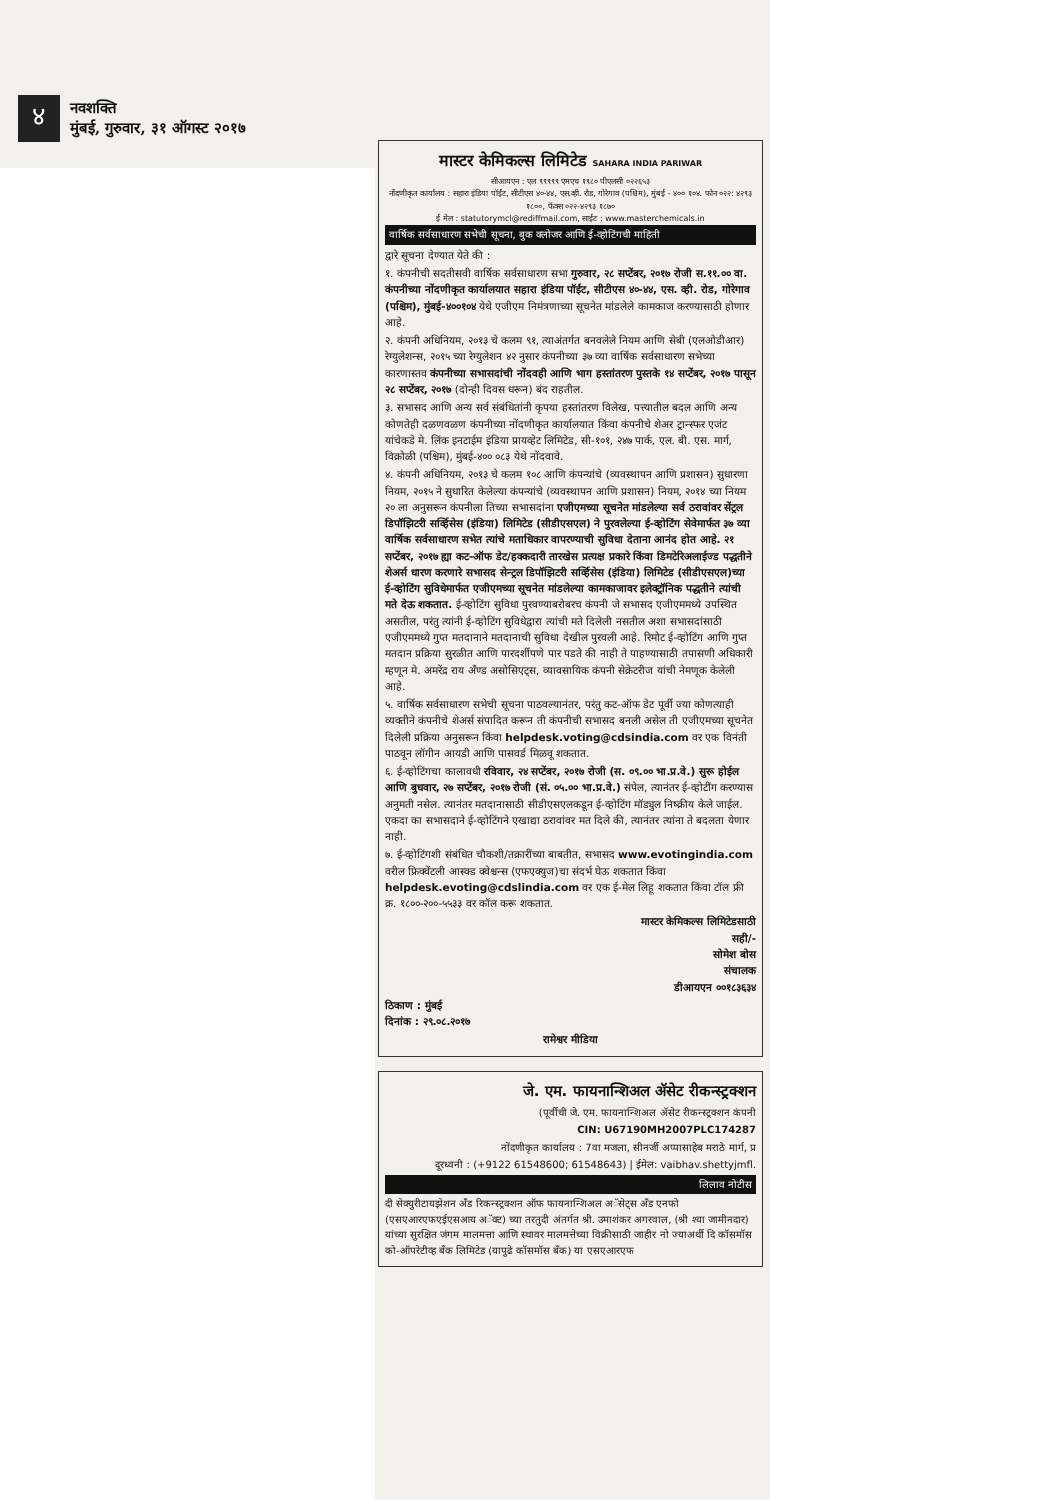४
नवशक्ति
मुंबई, गुरुवार, ३१ ऑगस्ट २०१७
मास्टर केमिकल्स लिमिटेड SAHARA INDIA PARIWAR
सीआयएन : एल ९९९९९ एमएच १९८० पीएलसी ०२२६५३
नोंदणीकृत कार्यालय : सहारा इंडिया पॉईंट, सीटीएस ४०-४४, एस.व्ही. रोड, गोरेगाव (पश्चिम), मुंबई - ४०० १०४. फोन ०२२: ४२९३ १८००, फॅक्स ०२२-४२९३ १८७०
ई मेल : statutorymcl@rediffmail.com, साईट : www.masterchemicals.in
वार्षिक सर्वसाधारण सभेची सूचना, बुक क्लोजर आणि ई-व्होटिंगची माहिती
द्वारे सूचना देण्यात येते की :
१. कंपनीची सदतीसवी वार्षिक सर्वसाधारण सभा गुरुवार, २८ सप्टेंबर, २०१७ रोजी स.११.०० वा. कंपनीच्या नोंदणीकृत कार्यालयात सहारा इंडिया पॉईंट, सीटीएस ४०-४४, एस. व्ही. रोड, गोरेगाव (पश्चिम), मुंबई-४००१०४ येथे एजीएम निमंत्रणाच्या सूचनेत मांडलेले कामकाज करण्यासाठी होणार आहे.
२. कंपनी अधिनियम, २०१३ चे कलम ९१, त्याअंतर्गत बनवलेले नियम आणि सेबी (एलओडीआर) रेग्युलेशन्स, २०१५ च्या रेग्युलेशन ४२ नुसार कंपनीच्या ३७ व्या वार्षिक सर्वसाधारण सभेच्या कारणास्तव कंपनीच्या सभासदांची नोंदवही आणि भाग हस्तांतरण पुस्तके १४ सप्टेंबर, २०१७ पासून २८ सप्टेंबर, २०१७ (दोन्ही दिवस धरून) बंद राहतील.
३. सभासद आणि अन्य सर्व संबंधितांनी कृपया हस्तांतरण विलेख, पत्त्यातील बदल आणि अन्य कोणतेही दळणवळण कंपनीच्या नोंदणीकृत कार्यालयात किंवा कंपनीचे शेअर ट्रान्स्फर एजंट यांचेकडे मे. लिंक इनटाईम इंडिया प्रायव्हेट लिमिटेड, सी-१०१, २४७ पार्क, एल. बी. एस. मार्ग, विक्रोळी (पश्चिम), मुंबई-४०० ०८३ येथे नोंदवावे.
४. कंपनी अधिनियम, २०१३ चे कलम १०८ आणि कंपन्यांचे (व्यवस्थापन आणि प्रशासन) सुधारणा नियम, २०१५ ने सुधारित केलेल्या कंपन्यांचे (व्यवस्थापन आणि प्रशासन) नियम, २०१४ च्या नियम २० ला अनुसरून कंपनीला तिच्या सभासदांना एजीएमच्या सूचनेत मांडलेल्या सर्व ठरावांवर सेंट्रल डिपॉझिटरी सर्व्हिसेस (इंडिया) लिमिटेड (सीडीएसएल) ने पुरवलेल्या ई-व्होटिंग सेवेमार्फत ३७ व्या वार्षिक सर्वसाधारण सभेत त्यांचे मताधिकार वापरण्याची सुविधा देताना आनंद होत आहे. २१ सप्टेंबर, २०१७ ह्या कट-ऑफ डेट/हक्कदारी तारखेस प्रत्यक्ष प्रकारे किंवा डिमटेरिअलाईज्ड पद्धतीने शेअर्स धारण करणारे सभासद सेन्ट्रल डिपॉझिटरी सर्व्हिसेस (इंडिया) लिमिटेड (सीडीएसएल)च्या ई-व्होटिंग सुविधेमार्फत एजीएमच्या सूचनेत मांडलेल्या कामकाजावर इलेक्ट्रॉनिक पद्धतीने त्यांची मते देऊ शकतात. ई-व्होटिंग सुविधा पुरवण्याबरोबरच कंपनी जे सभासद एजीएममध्ये उपस्थित असतील, परंतु त्यांनी ई-व्होटिंग सुविधेद्वारा त्यांची मते दिलेली नसतील अशा सभासदांसाठी एजीएममध्ये गुप्त मतदानाने मतदानाची सुविधा देखील पुरवली आहे. रिमोट ई-व्होटिंग आणि गुप्त मतदान प्रक्रिया सुरळीत आणि पारदर्शीपणे पार पडते की नाही ते पाहण्यासाठी तपासणी अधिकारी म्हणून मे. अमरेंद्र राय अँण्ड असोसिएट्स, व्यावसायिक कंपनी सेक्रेटरीज यांची नेमणूक केलेली आहे.
५. वार्षिक सर्वसाधारण सभेची सूचना पाठवल्यानंतर, परंतु कट-ऑफ डेट पूर्वी ज्या कोणत्याही व्यक्तीने कंपनीचे शेअर्स संपादित करून ती कंपनीची सभासद बनली असेल ती एजीएमच्या सूचनेत दिलेली प्रक्रिया अनुसरून किंवा helpdesk.voting@cdsindia.com वर एक विनंती पाठवून लॉगीन आयडी आणि पासवर्ड मिळवू शकतात.
६. ई-व्होटिंगचा कालावधी रविवार, २४ सप्टेंबर, २०१७ रोजी (स. ०९.०० भा.प्र.वे.) सुरू होईल आणि बुधवार, २७ सप्टेंबर, २०१७ रोजी (सं. ०५.०० भा.प्र.वे.) संपेल, त्यानंतर ई-व्होटींग करण्यास अनुमती नसेल. त्यानंतर मतदानासाठी सीडीएसएलकडून ई-व्होटिंग मॉड्युल निष्क्रीय केले जाईल. एकदा का सभासदाने ई-व्होटिंगने एखाद्या ठरावांवर मत दिले की, त्यानंतर त्यांना ते बदलता येणार नाही.
७. ई-व्होटिंगशी संबंधित चौकशी/तक्रारींच्या बाबतीत, सभासद www.evotingindia.com वरील फ्रिक्वेंटली आस्क्ड क्वेश्चन्स (एफएक्युज)चा संदर्भ घेऊ शकतात किंवा helpdesk.evoting@cdslindia.com वर एक ई-मेल लिहू शकतात किंवा टॉल फ्री क्र. १८००-२००-५५३३ वर कॉल करू शकतात.
मास्टर केमिकल्स लिमिटेडसाठी
सही/-
सोमेश बोस
संचालक
डीआयएन ००१८३६३४
ठिकाण : मुंबई
दिनांक : २९.०८.२०१७
रामेश्वर मीडिया
जे. एम. फायनान्शिअल ॲसेट रीकन्स्ट्रक्शन
(पूर्वीची जे. एम. फायनान्शिअल ॲसेट रीकन्स्ट्रक्शन कंपनी
CIN: U67190MH2007PLC174287
नोंदणीकृत कार्यालय : 7वा मजला, सीनर्जी अप्पासाहेब मराठे मार्ग, प्र
दूरध्वनी : (+9122 61548600; 61548643) | ईमेल: vaibhav.shettyjmfl.
लिलाव नोटीस
दी सेक्युरीटायझेशन अँड रिकन्स्ट्रक्शन ऑफ फायनान्शिअल अॅसेट्स अँड एनफो (एसएआरएफएईएसआय अॅक्ट) च्या तरतुदी अंतर्गत श्री. उमाशंकर अगरवाल, (श्री श्या जामीनदार) यांच्या सुरक्षित जंगम मालमत्ता आणि स्थावर मालमत्तेच्या विक्रीसाठी जाहीर नो ज्याअर्थी दि कॉसमॉस को-ऑपरेटीव्ह बँक लिमिटेड (यापुढे कॉसमॉस बँक) या एसएआरएफ